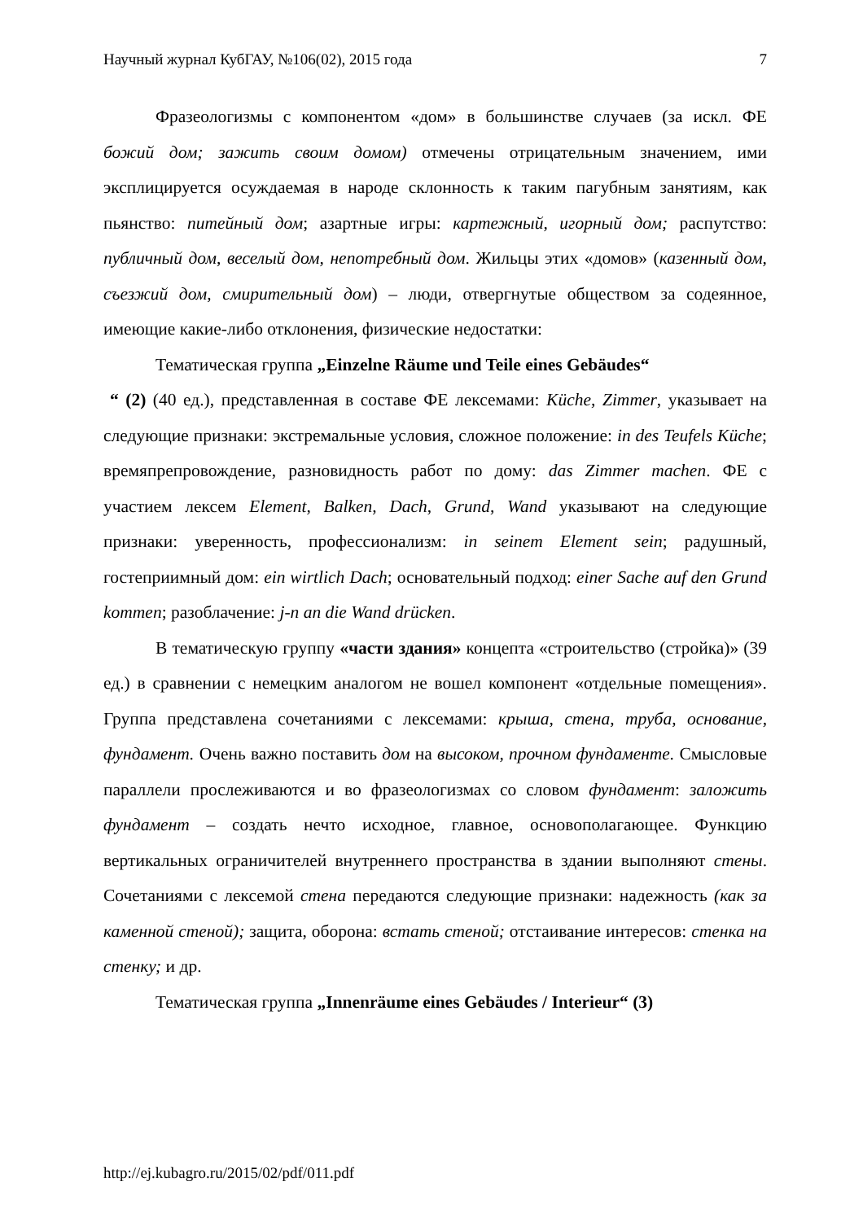Научный журнал КубГАУ, №106(02), 2015 года 7
Фразеологизмы с компонентом «дом» в большинстве случаев (за искл. ФЕ божий дом; зажить своим домом) отмечены отрицательным значением, ими эксплицируется осуждаемая в народе склонность к таким пагубным занятиям, как пьянство: питейный дом; азартные игры: картежный, игорный дом; распутство: публичный дом, веселый дом, непотребный дом. Жильцы этих «домов» (казенный дом, съезжий дом, смирительный дом) – люди, отвергнутые обществом за содеянное, имеющие какие-либо отклонения, физические недостатки:
Тематическая группа „Einzelne Räume und Teile eines Gebäudes“
“ (2) (40 ед.), представленная в составе ФЕ лексемами: Küche, Zimmer, указывает на следующие признаки: экстремальные условия, сложное положение: in des Teufels Küche; времяпрепровождение, разновидность работ по дому: das Zimmer machen. ФЕ с участием лексем Element, Balken, Dach, Grund, Wand указывают на следующие признаки: уверенность, профессионализм: in seinem Element sein; радушный, гостеприимный дом: ein wirtlich Dach; основательный подход: einer Sache auf den Grund kommen; разоблачение: j-n an die Wand drücken.
В тематическую группу «части здания» концепта «строительство (стройка)» (39 ед.) в сравнении с немецким аналогом не вошел компонент «отдельные помещения». Группа представлена сочетаниями с лексемами: крыша, стена, труба, основание, фундамент. Очень важно поставить дом на высоком, прочном фундаменте. Смысловые параллели прослеживаются и во фразеологизмах со словом фундамент: заложить фундамент – создать нечто исходное, главное, основополагающее. Функцию вертикальных ограничителей внутреннего пространства в здании выполняют стены. Сочетаниями с лексемой стена передаются следующие признаки: надежность (как за каменной стеной); защита, оборона: встать стеной; отстаивание интересов: стенка на стенку; и др.
Тематическая группа „Innenräume eines Gebäudes / Interieur“ (3)
http://ej.kubagro.ru/2015/02/pdf/011.pdf